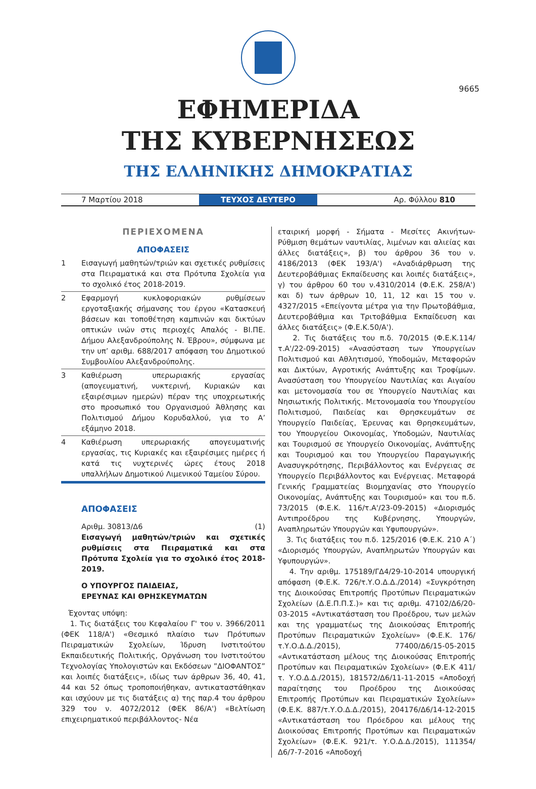9665
ΕΦΗΜΕΡΙΔΑ
ΤΗΣ ΚΥΒΕΡΝΗΣΕΩΣ
ΤΗΣ ΕΛΛΗΝΙΚΗΣ ΔΗΜΟΚΡΑΤΙΑΣ
7 Μαρτίου 2018 ΤΕΥΧΟΣ ΔΕΥΤΕΡΟ Αρ. Φύλλου 810
ΠΕΡΙΕΧΟΜΕΝΑ
ΑΠΟΦΑΣΕΙΣ
1 Εισαγωγή μαθητών/τριών και σχετικές ρυθμίσεις στα Πειραματικά και στα Πρότυπα Σχολεία για το σχολικό έτος 2018-2019.
2 Εφαρμογή κυκλοφοριακών ρυθμίσεων εργοταξιακής σήμανσης του έργου «Κατασκευή βάσεων και τοποθέτηση καμπινών και δικτύων οπτικών ινών στις περιοχές Απαλός - ΒΙ.ΠΕ. Δήμου Αλεξανδρούπολης Ν. Έβρου», σύμφωνα με την υπ’ αριθμ. 688/2017 απόφαση του Δημοτικού Συμβουλίου Αλεξανδρούπολης.
3 Καθιέρωση υπερωριακής εργασίας (απογευματινή, νυκτερινή, Κυριακών και εξαιρέσιμων ημερών) πέραν της υποχρεωτικής στο προσωπικό του Οργανισμού Άθλησης και Πολιτισμού Δήμου Κορυδαλλού, για το Α’ εξάμηνο 2018.
4 Καθιέρωση υπερωριακής απογευματινής εργασίας, τις Κυριακές και εξαιρέσιμες ημέρες ή κατά τις νυχτερινές ώρες έτους 2018 υπαλλήλων Δημοτικού Λιμενικού Ταμείου Σύρου.
ΑΠΟΦΑΣΕΙΣ
Αριθμ. 30813/Δ6 (1)
Εισαγωγή μαθητών/τριών και σχετικές ρυθμίσεις στα Πειραματικά και στα Πρότυπα Σχολεία για το σχολικό έτος 2018-2019.
Ο ΥΠΟΥΡΓΟΣ ΠΑΙΔΕΙΑΣ,
ΕΡΕΥΝΑΣ ΚΑΙ ΘΡΗΣΚΕΥΜΑΤΩΝ
Έχοντας υπόψη:
1. Τις διατάξεις του Κεφαλαίου Γ' του ν. 3966/2011 (ΦΕΚ 118/Α') «Θεσμικό πλαίσιο των Πρότυπων Πειραματικών Σχολείων, Ίδρυση Ινστιτούτου Εκπαιδευτικής Πολιτικής, Οργάνωση του Ινστιτούτου Τεχνολογίας Υπολογιστών και Εκδόσεων ”ΔΙΟΦΑΝΤΟΣ” και λοιπές διατάξεις», ιδίως των άρθρων 36, 40, 41, 44 και 52 όπως τροποποιήθηκαν, αντικαταστάθηκαν και ισχύουν με τις διατάξεις α) της παρ.4 του άρθρου 329 του ν. 4072/2012 (ΦΕΚ 86/Α') «Βελτίωση επιχειρηματικού περιβάλλοντος- Νέα
εταιρική μορφή - Σήματα - Μεσίτες Ακινήτων-Ρύθμιση θεμάτων ναυτιλίας, λιμένων και αλιείας και άλλες διατάξεις», β) του άρθρου 36 του ν. 4186/2013 (ΦΕΚ 193/Α') «Αναδιάρθρωση της Δευτεροβάθμιας Εκπαίδευσης και λοιπές διατάξεις», γ) του άρθρου 60 του ν.4310/2014 (Φ.Ε.Κ. 258/Α') και δ) των άρθρων 10, 11, 12 και 15 του ν. 4327/2015 «Επείγοντα μέτρα για την Πρωτοβάθμια, Δευτεροβάθμια και Τριτοβάθμια Εκπαίδευση και άλλες διατάξεις» (Φ.Ε.Κ.50/Α').
2. Τις διατάξεις του π.δ. 70/2015 (Φ.Ε.Κ.114/τ.Α'/22-09-2015) «Ανασύσταση των Υπουργείων Πολιτισμού και Αθλητισμού, Υποδομών, Μεταφορών και Δικτύων, Αγροτικής Ανάπτυξης και Τροφίμων. Ανασύσταση του Υπουργείου Ναυτιλίας και Αιγαίου και μετονομασία του σε Υπουργείο Ναυτιλίας και Νησιωτικής Πολιτικής. Μετονομασία του Υπουργείου Πολιτισμού, Παιδείας και Θρησκευμάτων σε Υπουργείο Παιδείας, Έρευνας και Θρησκευμάτων, του Υπουργείου Οικονομίας, Υποδομών, Ναυτιλίας και Τουρισμού σε Υπουργείο Οικονομίας, Ανάπτυξης και Τουρισμού και του Υπουργείου Παραγωγικής Ανασυγκρότησης, Περιβάλλοντος και Ενέργειας σε Υπουργείο Περιβάλλοντος και Ενέργειας. Μεταφορά Γενικής Γραμματείας Βιομηχανίας στο Υπουργείο Οικονομίας, Ανάπτυξης και Τουρισμού» και του π.δ. 73/2015 (Φ.Ε.Κ. 116/τ.Α'/23-09-2015) «Διορισμός Αντιπροέδρου της Κυβέρνησης, Υπουργών, Αναπληρωτών Υπουργών και Υφυπουργών».
3. Τις διατάξεις του π.δ. 125/2016 (Φ.Ε.Κ. 210 Α΄) «Διορισμός Υπουργών, Αναπληρωτών Υπουργών και Υφυπουργών».
4. Την αριθμ. 175189/ΓΔ4/29-10-2014 υπουργική απόφαση (Φ.Ε.Κ. 726/τ.Υ.Ο.Δ.Δ./2014) «Συγκρότηση της Διοικούσας Επιτροπής Προτύπων Πειραματικών Σχολείων (Δ.Ε.Π.Π.Σ.)» και τις αριθμ. 47102/Δ6/20-03-2015 «Αντικατάσταση του Προέδρου, των μελών και της γραμματέως της Διοικούσας Επιτροπής Προτύπων Πειραματικών Σχολείων» (Φ.Ε.Κ. 176/τ.Υ.Ο.Δ.Δ./2015), 77400/Δ6/15-05-2015 «Αντικατάσταση μέλους της Διοικούσας Επιτροπής Προτύπων και Πειραματικών Σχολείων» (Φ.Ε.Κ 411/τ. Υ.Ο.Δ.Δ./2015), 181572/Δ6/11-11-2015 «Αποδοχή παραίτησης του Προέδρου της Διοικούσας Επιτροπής Προτύπων και Πειραματικών Σχολείων» (Φ.Ε.Κ. 887/τ.Υ.Ο.Δ.Δ./2015), 204176/Δ6/14-12-2015 «Αντικατάσταση του Πρόεδρου και μέλους της Διοικούσας Επιτροπής Προτύπων και Πειραματικών Σχολείων» (Φ.Ε.Κ. 921/τ. Υ.Ο.Δ.Δ./2015), 111354/Δ6/7-7-2016 «Αποδοχή